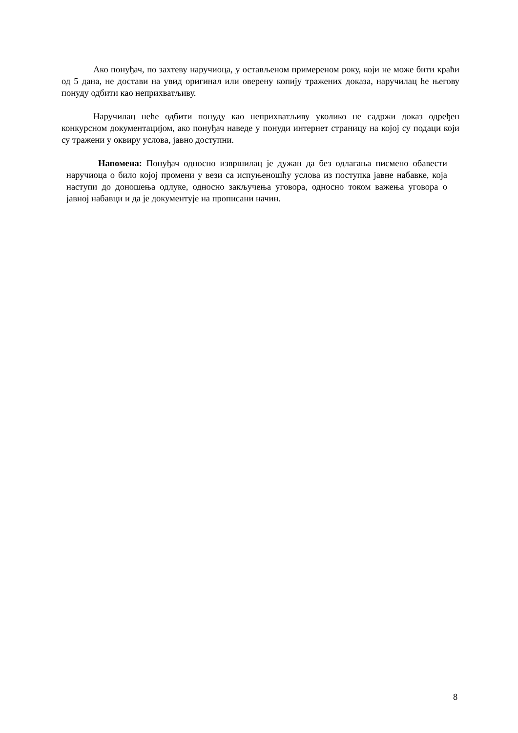Ако понуђач, по захтеву наручиоца, у остављеном примереном року, који не може бити краћи од 5 дана, не достави на увид оригинал или оверену копију тражених доказа, наручилац ће његову понуду одбити као неприхватљиву.
Наручилац неће одбити понуду као неприхватљиву уколико не садржи доказ одређен конкурсном документацијом, ако понуђач наведе у понуди интернет страницу на којој су подаци који су тражени у оквиру услова, јавно доступни.
Напомена: Понуђач односно извршилац је дужан да без одлагања писмено обавести наручиоца о било којој промени у вези са испуњеношћу услова из поступка јавне набавке, која наступи до доношења одлуке, односно закључења уговора, односно током важења уговора о јавној набавци и да је документује на прописани начин.
8